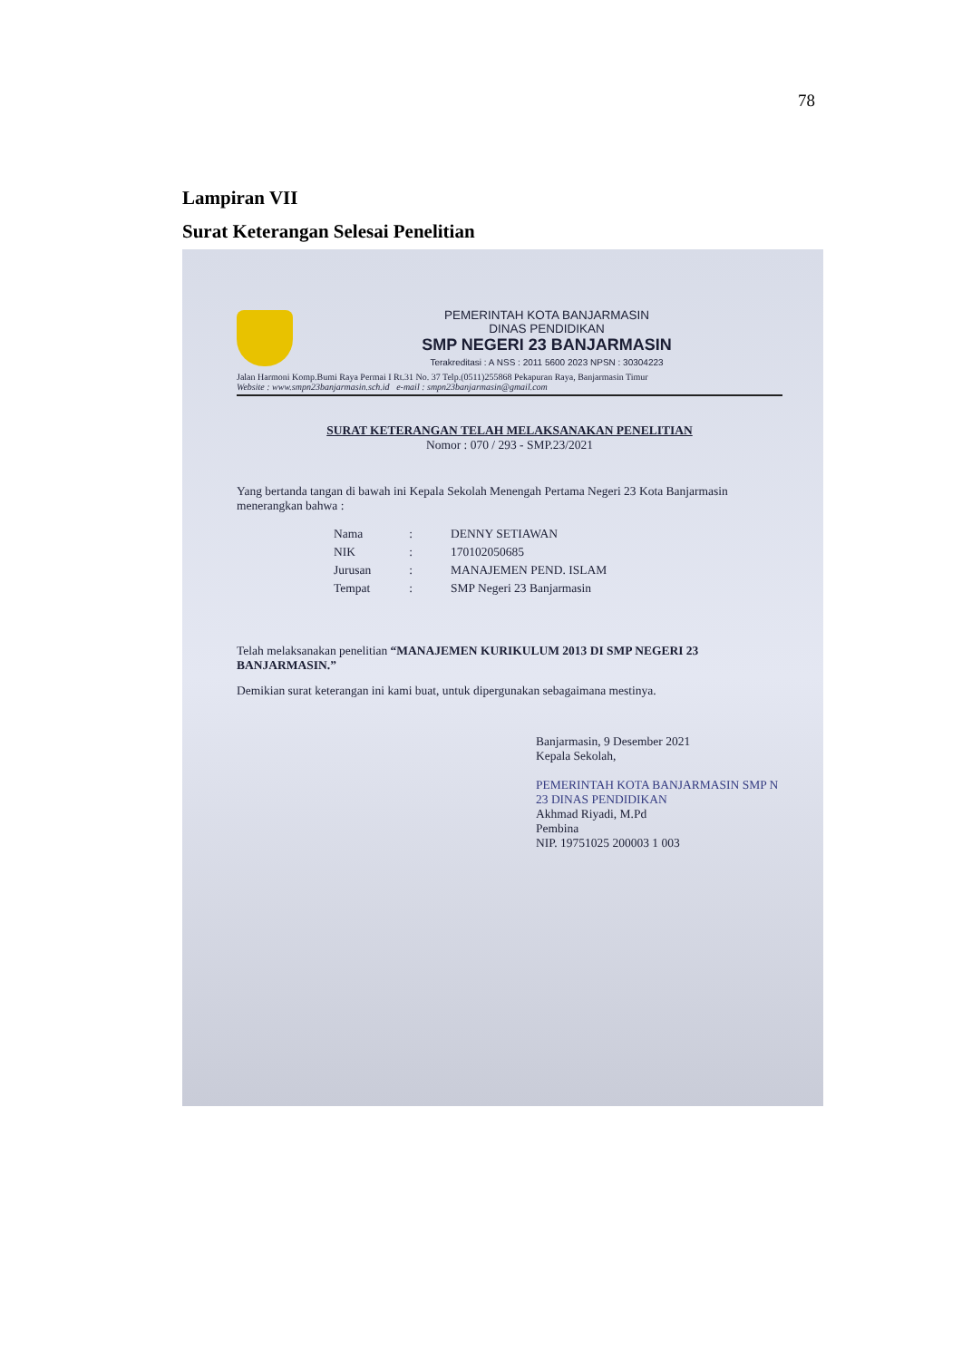78
Lampiran VII
Surat Keterangan Selesai Penelitian
PEMERINTAH KOTA BANJARMASIN
DINAS PENDIDIKAN
SMP NEGERI 23 BANJARMASIN
Terakreditasi : A NSS : 2011 5600 2023 NPSN : 30304223
Jalan Harmoni Komp.Bumi Raya Permai I Rt.31 No. 37 Telp.(0511)255868 Pekapuran Raya, Banjarmasin Timur
Website : www.smpn23banjarmasin.sch.id e-mail : smpn23banjarmasin@gmail.com
SURAT KETERANGAN TELAH MELAKSANAKAN PENELITIAN
Nomor : 070 / 293 - SMP.23/2021
Yang bertanda tangan di bawah ini Kepala Sekolah Menengah Pertama Negeri 23 Kota Banjarmasin menerangkan bahwa :
| Nama | : | DENNY SETIAWAN |
| NIK | : | 170102050685 |
| Jurusan | : | MANAJEMEN PEND. ISLAM |
| Tempat | : | SMP Negeri 23 Banjarmasin |
Telah melaksanakan penelitian “MANAJEMEN KURIKULUM 2013 DI SMP NEGERI 23 BANJARMASIN.”
Demikian surat keterangan ini kami buat, untuk dipergunakan sebagaimana mestinya.
Banjarmasin, 9 Desember 2021
Kepala Sekolah,
PEMERINTAH KOTA BANJARMASIN SMP N 23 DINAS PENDIDIKAN
Akhmad Riyadi, M.Pd
Pembina
NIP. 19751025 200003 1 003